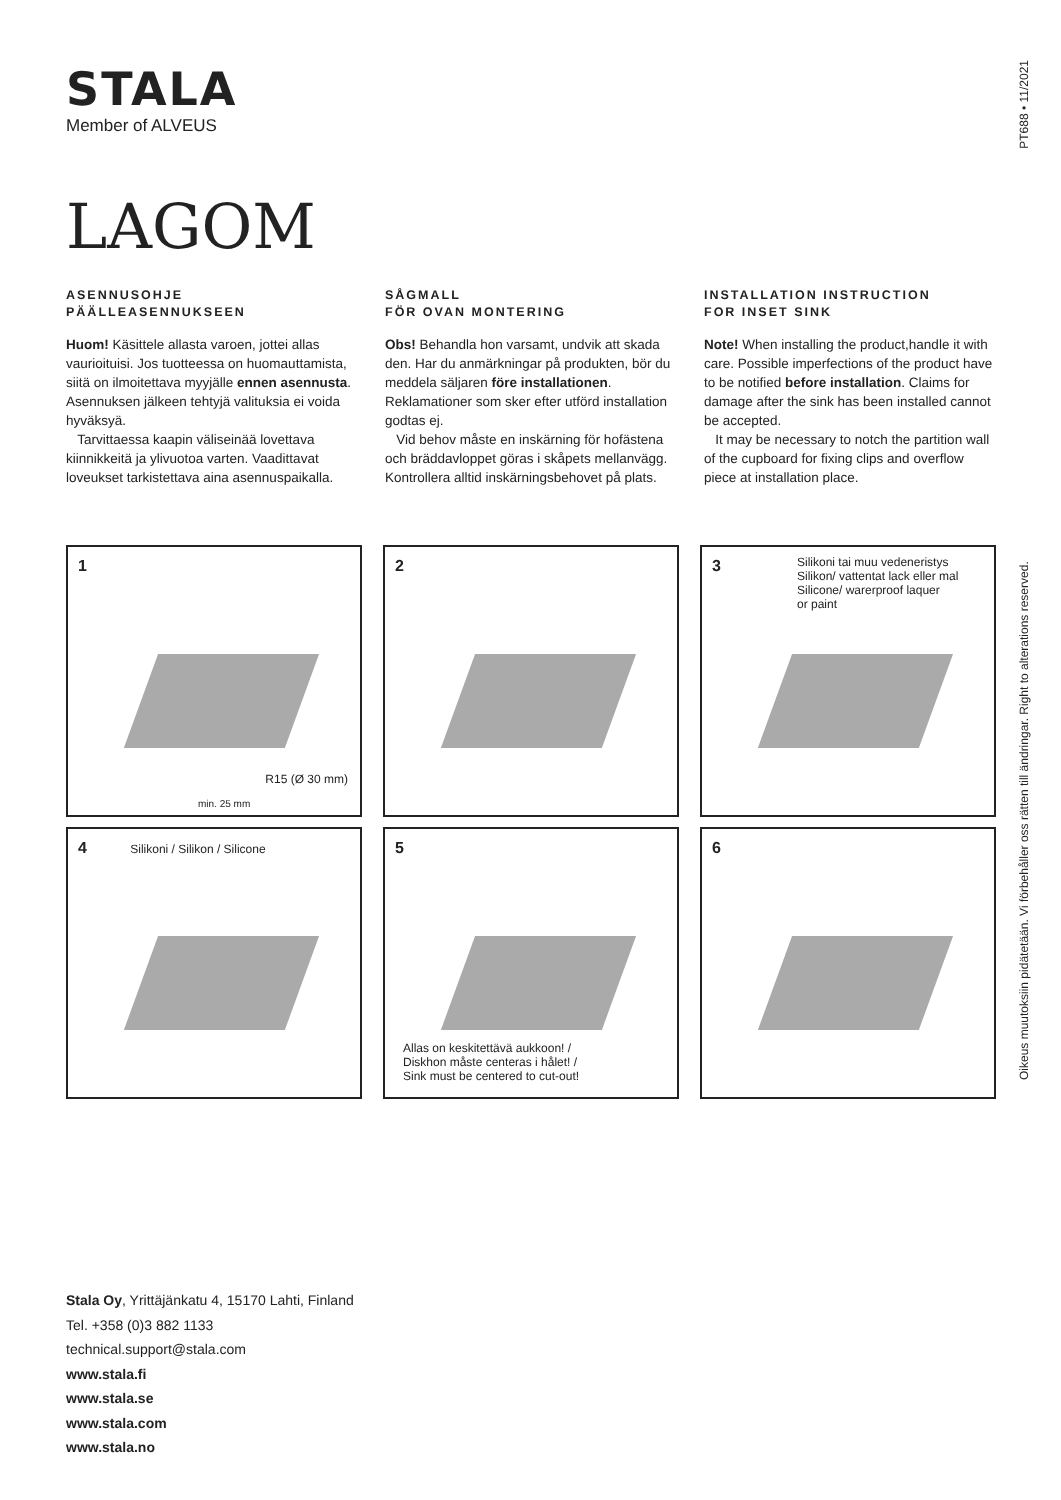STALA
Member of ALVEUS
PT688 • 11/2021
Oikeus muutoksiin pidätetään. Vi förbehåller oss rätten till ändringar. Right to alterations reserved.
LAGOM
ASENNUSOHJE
PÄÄLLEASENNUKSEEN
Huom! Käsittele allasta varoen, jottei allas vaurioituisi. Jos tuotteessa on huomauttamista, siitä on ilmoitettava myyjälle ennen asennusta. Asennuksen jälkeen tehtyjä valituksia ei voida hyväksyä.
Tarvittaessa kaapin väliseinää lovettava kiinnikkeitä ja ylivuotoa varten. Vaadittavat loveukset tarkistettava aina asennuspaikalla.
SÅGMALL
FÖR OVAN MONTERING
Obs! Behandla hon varsamt, undvik att skada den. Har du anmärkningar på produkten, bör du meddela säljaren före installationen. Reklamationer som sker efter utförd installation godtas ej.
Vid behov måste en inskärning för hofästena och bräddavloppet göras i skåpets mellanvägg. Kontrollera alltid inskärningsbehovet på plats.
INSTALLATION INSTRUCTION
FOR INSET SINK
Note! When installing the product,handle it with care. Possible imperfections of the product have to be notified before installation. Claims for damage after the sink has been installed cannot be accepted.
It may be necessary to notch the partition wall of the cupboard for fixing clips and overflow piece at installation place.
1
R15 (Ø 30 mm)
min. 25 mm
2
3
Silikoni tai muu vedeneristys
Silikon/ vattentat lack eller mal
Silicone/ warerproof laquer
or paint
4 Silikoni / Silikon / Silicone
5
Allas on keskitettävä aukkoon! /
Diskhon måste centeras i hålet! /
Sink must be centered to cut-out!
6
Stala Oy, Yrittäjänkatu 4, 15170 Lahti, Finland
Tel. +358 (0)3 882 1133
technical.support@stala.com
www.stala.fi
www.stala.se
www.stala.com
www.stala.no